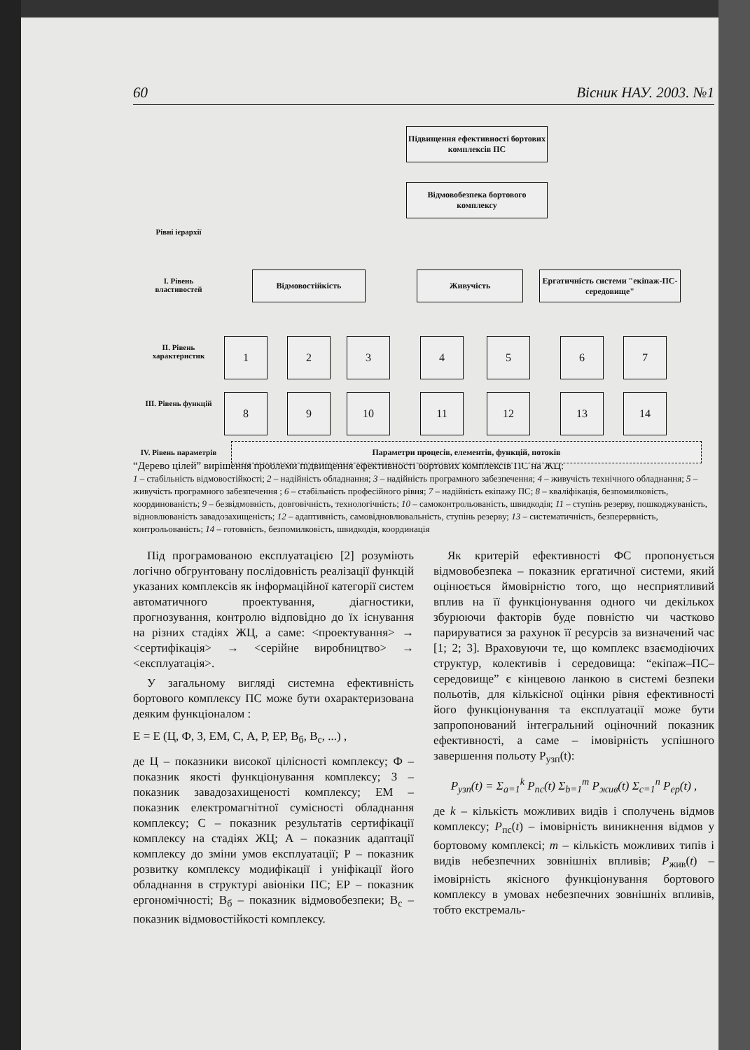60 Вісник НАУ. 2003. №1
Підвищення ефективності бортових комплексів ПС
Відмовобезпека бортового комплексу
Рівні ієрархії
І. Рівень властивостей
Відмовостійкість Живучість
Ергатичність системи "екіпаж-ПС-середовище"
ІІ. Рівень характеристик
ІІІ. Рівень функцій
IV. Рівень параметрів
1 2 3 4 5 6 7
8 9 10 11 12 13 14
Параметри процесів, елементів, функцій, потоків
“Дерево цілей” вирішення проблеми підвищення ефективності бортових комплексів ПС на ЖЦ:
1 – стабільність відмовостійкості; 2 – надійність обладнання; 3 – надійність програмного забезпечення; 4 – живучість технічного обладнання; 5 – живучість програмного забезпечення ; 6 – стабільність професійного рівня; 7 – надійність екіпажу ПС; 8 – кваліфікація, безпомилковість, координованість; 9 – безвідмовність, довговічність, технологічність; 10 – самоконтрольованість, швидкодія; 11 – ступінь резерву, пошкоджуваність, відновлюваність завадозахищеність; 12 – адаптивність, самовідновлювальність, ступінь резерву; 13 – систематичність, безперервність, контрольованість; 14 – готовність, безпомилковість, швидкодія, координація
Під програмованою експлуатацією [2] розуміють логічно обгрунтовану послідовність реалізації функцій указаних комплексів як інформаційної категорії систем автоматичного проектування, діагностики, прогнозування, контролю відповідно до їх існування на різних стадіях ЖЦ, а саме: <проектування> → <сертифікація> → <серійне виробництво> → <експлуатація>.
У загальному вигляді системна ефективність бортового комплексу ПС може бути охарактеризована деяким функціоналом :
E = E (Ц, Ф, З, ЕМ, С, А, Р, ЕР, В<sub>б</sub>, В<sub>с</sub>, ...) ,
де Ц – показники високої цілісності комплексу; Ф – показник якості функціонування комплексу; З – показник завадозахищеності комплексу; ЕМ – показник електромагнітної сумісності обладнання комплексу; С – показник результатів сертифікації комплексу на стадіях ЖЦ; А – показник адаптації комплексу до зміни умов експлуатації; Р – показник розвитку комплексу модифікації і уніфікації його обладнання в структурі авіоніки ПС; ЕР – показник ергономічності; В<sub>б</sub> – показник відмовобезпеки; В<sub>с</sub> – показник відмовостійкості комплексу.
Як критерій ефективності ФС пропонується відмовобезпека – показник ергатичної системи, який оцінюється ймовірністю того, що несприятливий вплив на її функціонування одного чи декількох збурюючи факторів буде повністю чи частково парируватися за рахунок її ресурсів за визначений час [1; 2; 3]. Враховуючи те, що комплекс взаємодіючих структур, колективів і середовища: “екіпаж–ПС–середовище” є кінцевою ланкою в системі безпеки польотів, для кількісної оцінки рівня ефективності його функціонування та експлуатації може бути запропонований інтегральний оціночний показник ефективності, а саме – імовірність успішного завершення польоту P<sub>узп</sub>(t):
P<sub>узп</sub>(t) = Σ<sub>a=1</sub><sup>k</sup> P<sub>пс</sub>(t) Σ<sub>b=1</sub><sup>m</sup> P<sub>жив</sub>(t) Σ<sub>c=1</sub><sup>n</sup> P<sub>ер</sub>(t) ,
де k – кількість можливих видів і сполучень відмов комплексу; P<sub>пс</sub>(t) – імовірність виникнення відмов у бортовому комплексі; m – кількість можливих типів і видів небезпечних зовнішніх впливів; P<sub>жив</sub>(t) – імовірність якісного функціонування бортового комплексу в умовах небезпечних зовнішніх впливів, тобто екстремаль-